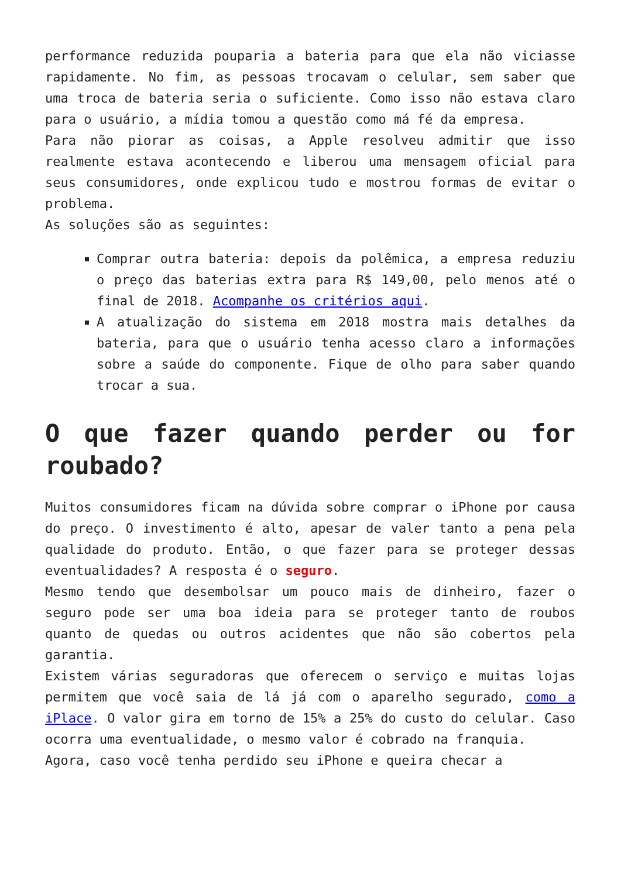performance reduzida pouparia a bateria para que ela não viciasse rapidamente. No fim, as pessoas trocavam o celular, sem saber que uma troca de bateria seria o suficiente. Como isso não estava claro para o usuário, a mídia tomou a questão como má fé da empresa.
Para não piorar as coisas, a Apple resolveu admitir que isso realmente estava acontecendo e liberou uma mensagem oficial para seus consumidores, onde explicou tudo e mostrou formas de evitar o problema.
As soluções são as seguintes:
Comprar outra bateria: depois da polêmica, a empresa reduziu o preço das baterias extra para R$ 149,00, pelo menos até o final de 2018. Acompanhe os critérios aqui.
A atualização do sistema em 2018 mostra mais detalhes da bateria, para que o usuário tenha acesso claro a informações sobre a saúde do componente. Fique de olho para saber quando trocar a sua.
O que fazer quando perder ou for roubado?
Muitos consumidores ficam na dúvida sobre comprar o iPhone por causa do preço. O investimento é alto, apesar de valer tanto a pena pela qualidade do produto. Então, o que fazer para se proteger dessas eventualidades? A resposta é o seguro.
Mesmo tendo que desembolsar um pouco mais de dinheiro, fazer o seguro pode ser uma boa ideia para se proteger tanto de roubos quanto de quedas ou outros acidentes que não são cobertos pela garantia.
Existem várias seguradoras que oferecem o serviço e muitas lojas permitem que você saia de lá já com o aparelho segurado, como a iPlace. O valor gira em torno de 15% a 25% do custo do celular. Caso ocorra uma eventualidade, o mesmo valor é cobrado na franquia.
Agora, caso você tenha perdido seu iPhone e queira checar a